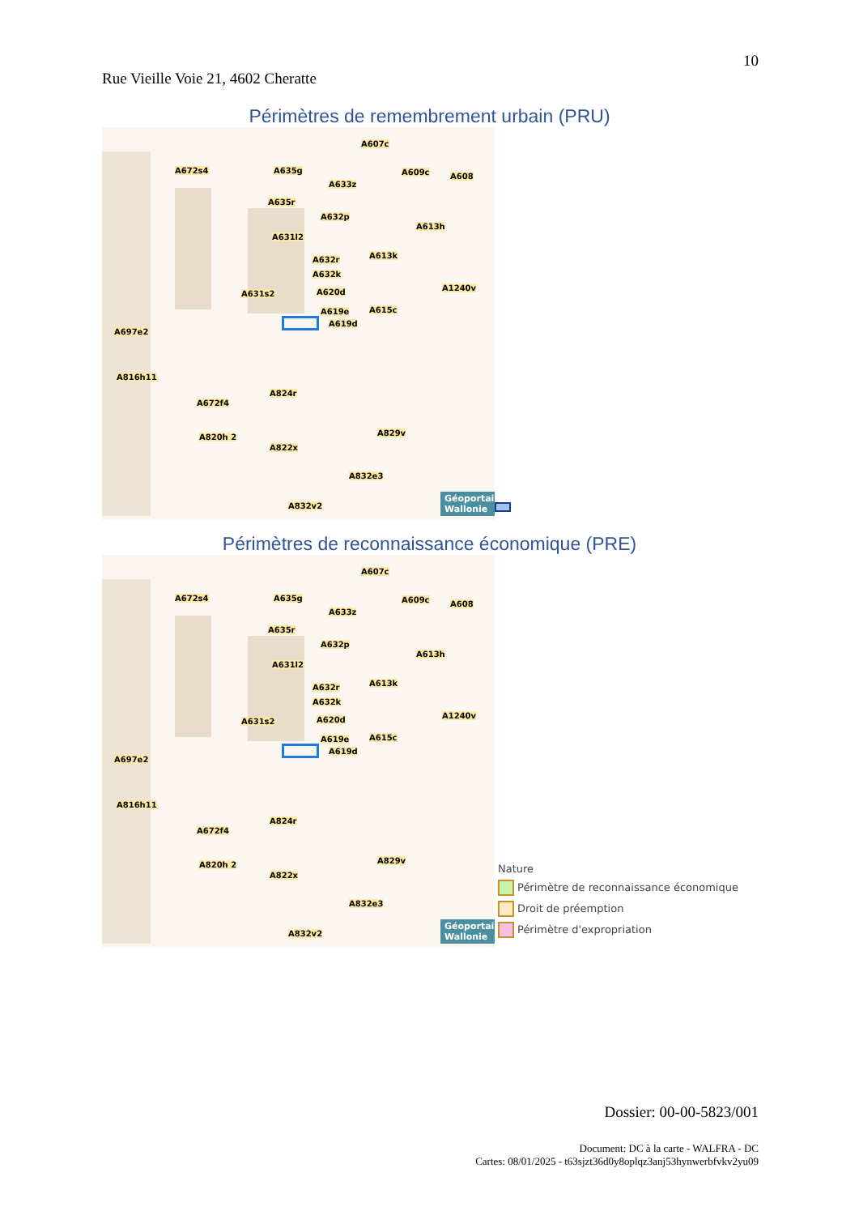10
Rue Vieille Voie 21, 4602 Cheratte
Périmètres de remembrement urbain (PRU)
A672s4 A635g
A607c
A609c
A633z
A635r
A608
A632p
A613h
A631l2
A632r A613k
A632k
A1240v
A631s2 A620d
A619e A615c
A619d
A697e2
A816h11
A824r
A672f4
A820h 2 A829v
A822x
A832e3
A832v2
Géoportail Wallonie
Périmètres de reconnaissance économique (PRE)
A672s4 A635g
A607c
A609c
A633z
A635r
A608
A632p
A613h
A631l2
A632r A613k
A632k
A1240v
A631s2 A620d
A619e A615c
A619d
A697e2
A816h11
A824r
A672f4
A820h 2 A829v
A822x
A832e3
A832v2
Géoportail Wallonie
Nature
Périmètre de reconnaissance économique
Droit de préemption
Périmètre d'expropriation
Dossier: 00-00-5823/001
Document: DC à la carte - WALFRA - DC
Cartes: 08/01/2025 - t63sjzt36d0y8oplqz3anj53hynwerbfvkv2yu09